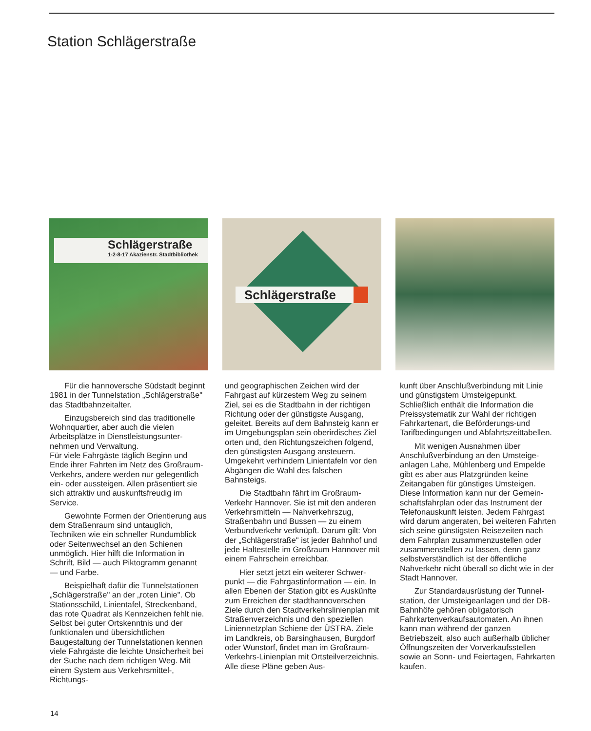Station Schlägerstraße
Schlägerstraße
1-2-8-17 Akazienstr. Stadtbibliothek
Schlägerstraße
Für die hannoversche Südstadt beginnt 1981 in der Tunnelstation „Schlägerstraße" das Stadtbahnzeit­alter.
Einzugsbereich sind das traditionelle Wohnquartier, aber auch die vielen Arbeitsplätze in Dienstleistungsunter­nehmen und Verwaltung.
Für viele Fahrgäste täglich Beginn und Ende ihrer Fahrten im Netz des Groß­raum-Verkehrs, andere werden nur gelegentlich ein- oder aussteigen. Allen präsentiert sie sich attraktiv und auskunftsfreudig im Service.
Gewohnte Formen der Orientierung aus dem Straßenraum sind untauglich, Techniken wie ein schneller Rundum­blick oder Seitenwechsel an den Schienen unmöglich. Hier hilft die Information in Schrift, Bild — auch Piktogramm genannt — und Farbe.
Beispielhaft dafür die Tunnel­stationen „Schlägerstraße" an der „roten Linie". Ob Stationsschild, Linien­tafel, Streckenband, das rote Quadrat als Kennzeichen fehlt nie. Selbst bei guter Ortskenntnis und der funktionalen und übersichtlichen Baugestaltung der Tunnelstationen kennen viele Fahrgäste die leichte Unsicherheit bei der Suche nach dem richtigen Weg. Mit einem System aus Verkehrsmittel-, Richtungs-
und geographischen Zeichen wird der Fahrgast auf kürzestem Weg zu seinem Ziel, sei es die Stadtbahn in der richtigen Richtung oder der günstigste Ausgang, geleitet. Bereits auf dem Bahnsteig kann er im Umgebungsplan sein oberirdisches Ziel orten und, den Richtungszeichen folgend, den günstigsten Ausgang ansteuern. Umgekehrt verhindern Linientafeln vor den Abgängen die Wahl des falschen Bahnsteigs.
Die Stadtbahn fährt im Großraum-Verkehr Hannover. Sie ist mit den anderen Verkehrsmitteln — Nah­verkehrszug, Straßenbahn und Bussen — zu einem Verbundverkehr verknüpft. Darum gilt: Von der „Schlägerstraße" ist jeder Bahnhof und jede Haltestelle im Großraum Hannover mit einem Fahr­schein erreichbar.
Hier setzt jetzt ein weiterer Schwer­punkt — die Fahrgastinformation — ein. In allen Ebenen der Station gibt es Aus­künfte zum Erreichen der stadt­hannoverschen Ziele durch den Stadt­verkehrslinienplan mit Straßenver­zeichnis und den speziellen Liniennetz­plan Schiene der ÜSTRA. Ziele im Land­kreis, ob Barsinghausen, Burgdorf oder Wunstorf, findet man im Großraum-Verkehrs-Linienplan mit Ortsteilver­zeichnis. Alle diese Pläne geben Aus-
kunft über Anschlußverbindung mit Linie und günstigstem Umsteigepunkt. Schließlich enthält die Information die Preissystematik zur Wahl der richtigen Fahrkartenart, die Beförderungs-und Tarifbedingungen und Abfahrtszeit­tabellen.
Mit wenigen Ausnahmen über Anschlußverbindung an den Umsteige­anlagen Lahe, Mühlenberg und Empelde gibt es aber aus Platzgründen keine Zeitangaben für günstiges Umsteigen. Diese Information kann nur der Gemein­schaftsfahrplan oder das Instrument der Telefonauskunft leisten. Jedem Fahrgast wird darum angeraten, bei weiteren Fahrten sich seine günstigsten Reise­zeiten nach dem Fahrplan zusammen­zustellen oder zusammenstellen zu lassen, denn ganz selbstverständlich ist der öffentliche Nahverkehr nicht überall so dicht wie in der Stadt Hannover.
Zur Standardausrüstung der Tunnel­station, der Umsteigeanlagen und der DB-Bahnhöfe gehören obligatorisch Fahrkartenverkaufsautomaten. An ihnen kann man während der ganzen Betriebszeit, also auch außerhalb üblicher Öffnungszeiten der Vorver­kaufsstellen sowie an Sonn- und Feier­tagen, Fahrkarten kaufen.
14